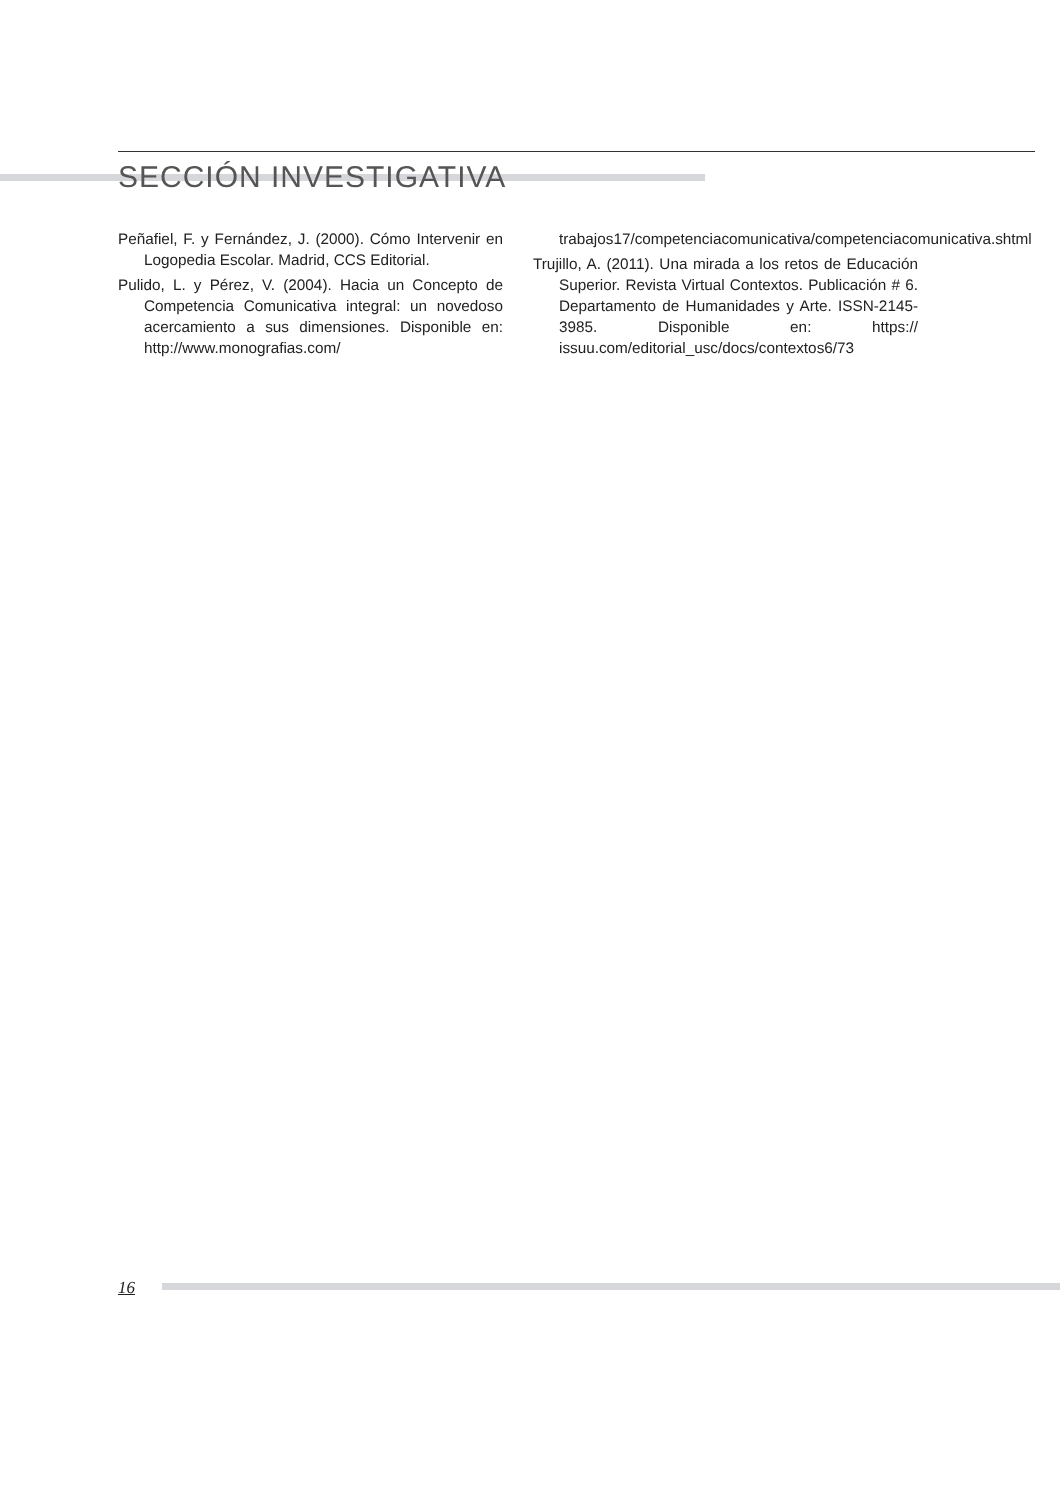SECCIÓN INVESTIGATIVA
Peñafiel, F. y Fernández, J. (2000). Cómo Intervenir en Logopedia Escolar. Madrid, CCS Editorial.
Pulido, L. y Pérez, V. (2004). Hacia un Concepto de Competencia Comunicativa integral: un novedoso acercamiento a sus dimensiones. Disponible en: http://www.monografias.com/
trabajos17/competenciacomunicativa/competenciacomunicativa.shtml
Trujillo, A. (2011). Una mirada a los retos de Educación Superior. Revista Virtual Contextos. Publicación # 6. Departamento de Humanidades y Arte. ISSN-2145-3985. Disponible en: https:// issuu.com/editorial_usc/docs/contextos6/73
16